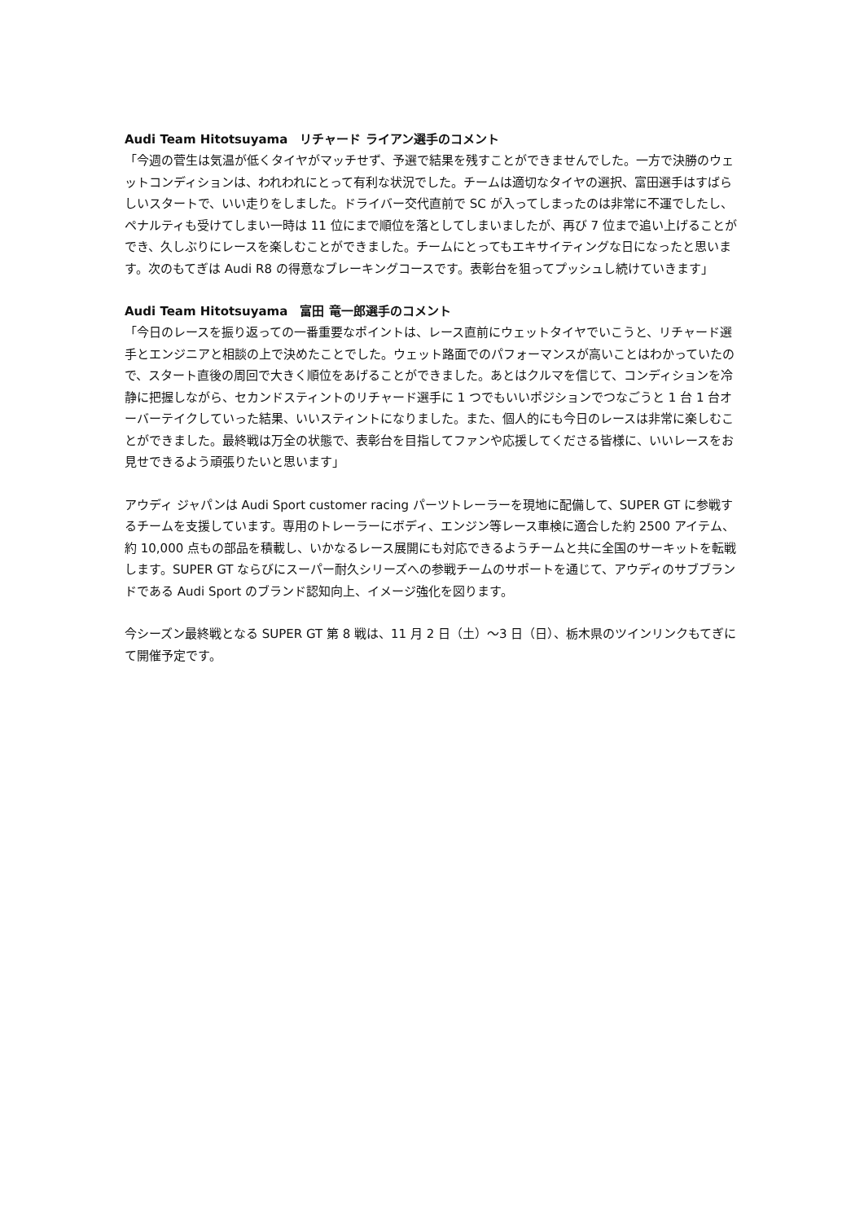Audi Team Hitotsuyama　リチャード ライアン選手のコメント
「今週の菅生は気温が低くタイヤがマッチせず、予選で結果を残すことができませんでした。一方で決勝のウェットコンディションは、われわれにとって有利な状況でした。チームは適切なタイヤの選択、富田選手はすばらしいスタートで、いい走りをしました。ドライバー交代直前で SC が入ってしまったのは非常に不運でしたし、ペナルティも受けてしまい一時は 11 位にまで順位を落としてしまいましたが、再び 7 位まで追い上げることができ、久しぶりにレースを楽しむことができました。チームにとってもエキサイティングな日になったと思います。次のもてぎは Audi R8 の得意なブレーキングコースです。表彰台を狙ってプッシュし続けていきます」
Audi Team Hitotsuyama　富田 竜一郎選手のコメント
「今日のレースを振り返っての一番重要なポイントは、レース直前にウェットタイヤでいこうと、リチャード選手とエンジニアと相談の上で決めたことでした。ウェット路面でのパフォーマンスが高いことはわかっていたので、スタート直後の周回で大きく順位をあげることができました。あとはクルマを信じて、コンディションを冷静に把握しながら、セカンドスティントのリチャード選手に 1 つでもいいポジションでつなごうと 1 台 1 台オーバーテイクしていった結果、いいスティントになりました。また、個人的にも今日のレースは非常に楽しむことができました。最終戦は万全の状態で、表彰台を目指してファンや応援してくださる皆様に、いいレースをお見せできるよう頑張りたいと思います」
アウディ ジャパンは Audi Sport customer racing パーツトレーラーを現地に配備して、SUPER GT に参戦するチームを支援しています。専用のトレーラーにボディ、エンジン等レース車検に適合した約 2500 アイテム、約 10,000 点もの部品を積載し、いかなるレース展開にも対応できるようチームと共に全国のサーキットを転戦します。SUPER GT ならびにスーパー耐久シリーズへの参戦チームのサポートを通じて、アウディのサブブランドである Audi Sport のブランド認知向上、イメージ強化を図ります。
今シーズン最終戦となる SUPER GT 第 8 戦は、11 月 2 日（土）～3 日（日）、栃木県のツインリンクもてぎにて開催予定です。